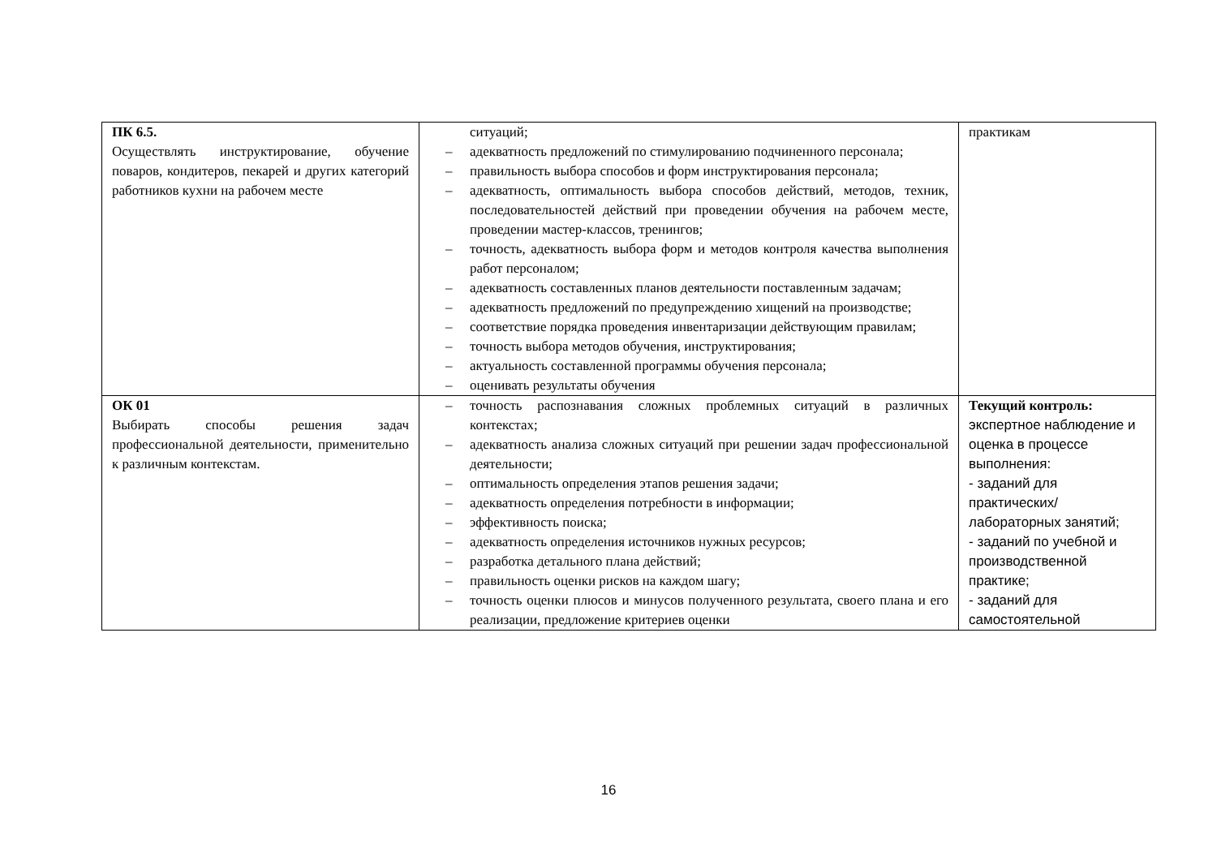| ПК 6.5. Осуществлять инструктирование, обучение поваров, кондитеров, пекарей и других категорий работников кухни на рабочем месте | ситуаций; – адекватность предложений по стимулированию подчиненного персонала; – правильность выбора способов и форм инструктирования персонала; – адекватность, оптимальность выбора способов действий, методов, техник, последовательностей действий при проведении обучения на рабочем месте, проведении мастер-классов, тренингов; – точность, адекватность выбора форм и методов контроля качества выполнения работ персоналом; – адекватность составленных планов деятельности поставленным задачам; – адекватность предложений по предупреждению хищений на производстве; – соответствие порядка проведения инвентаризации действующим правилам; – точность выбора методов обучения, инструктирования; – актуальность составленной программы обучения персонала; – оценивать результаты обучения | практикам |
| ОК 01 Выбирать способы решения задач профессиональной деятельности, применительно к различным контекстам. | – точность распознавания сложных проблемных ситуаций в различных контекстах; – адекватность анализа сложных ситуаций при решении задач профессиональной деятельности; – оптимальность определения этапов решения задачи; – адекватность определения потребности в информации; – эффективность поиска; – адекватность определения источников нужных ресурсов; – разработка детального плана действий; – правильность оценки рисков на каждом шагу; – точность оценки плюсов и минусов полученного результата, своего плана и его реализации, предложение критериев оценки | Текущий контроль: экспертное наблюдение и оценка в процессе выполнения: - заданий для практических/ лабораторных занятий; - заданий по учебной и производственной практике; - заданий для самостоятельной |
16